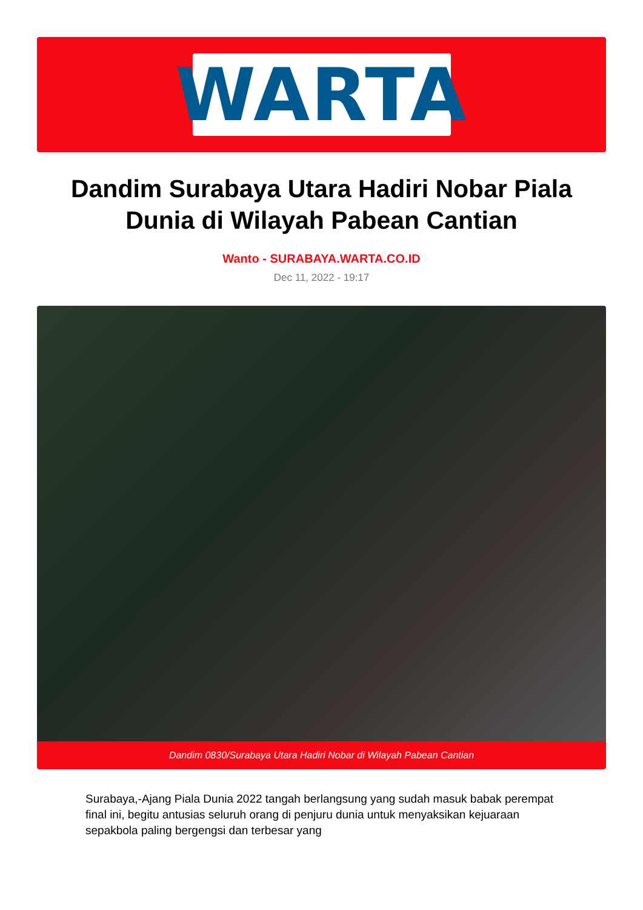WARTA
Dandim Surabaya Utara Hadiri Nobar Piala Dunia di Wilayah Pabean Cantian
Wanto - SURABAYA.WARTA.CO.ID
Dec 11, 2022 - 19:17
Dandim 0830/Surabaya Utara Hadiri Nobar di Wilayah Pabean Cantian
Surabaya,-Ajang Piala Dunia 2022 tangah berlangsung yang sudah masuk babak perempat final ini, begitu antusias seluruh orang di penjuru dunia untuk menyaksikan kejuaraan sepakbola paling bergengsi dan terbesar yang